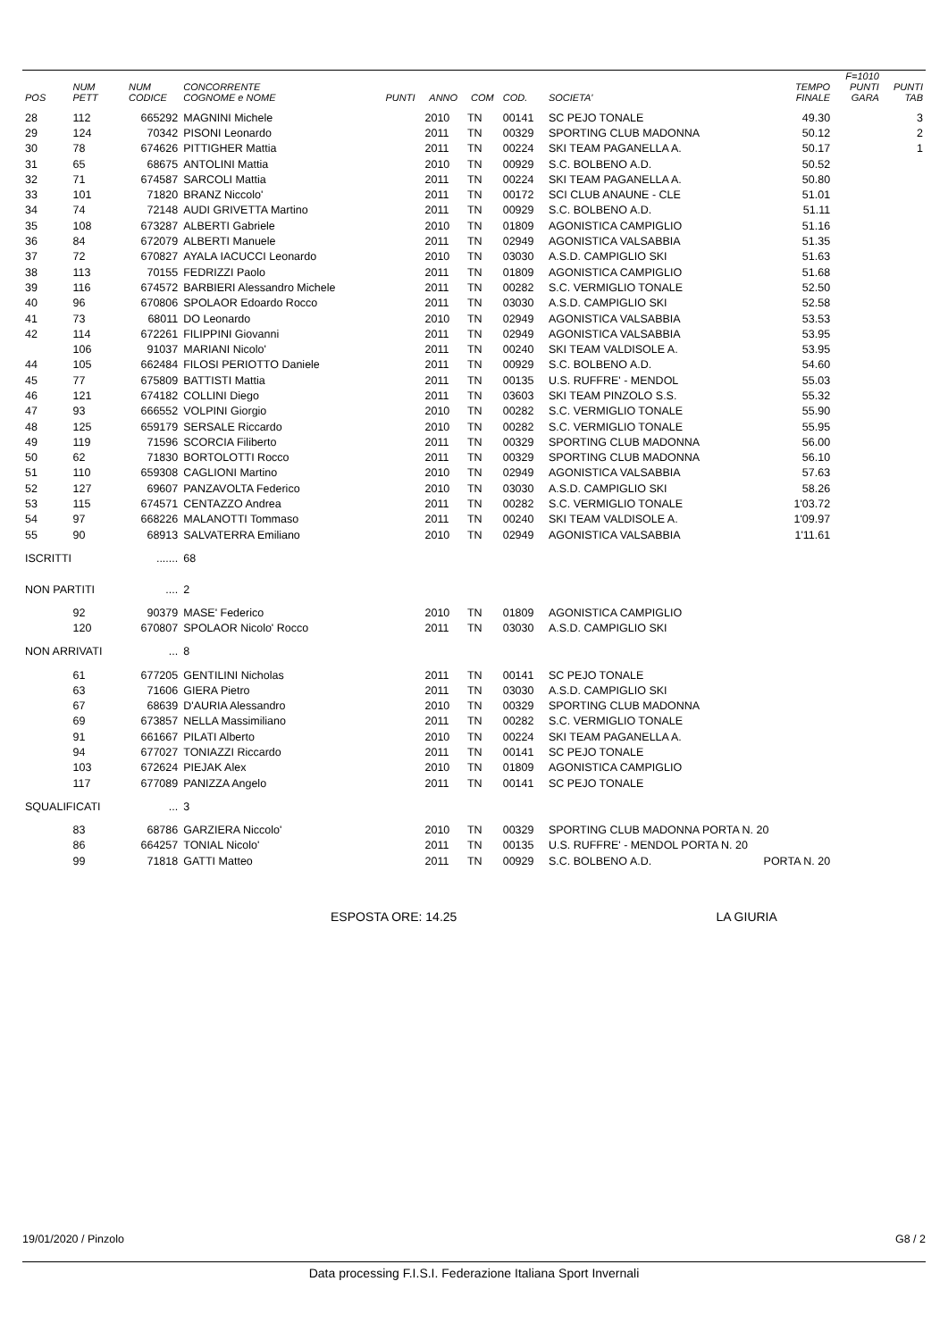| POS | NUM PETT | NUM CODICE | CONCORRENTE COGNOME e NOME | PUNTI | ANNO | COM | COD. | SOCIETA' | TEMPO FINALE | F=1010 PUNTI GARA | PUNTI TAB |
| --- | --- | --- | --- | --- | --- | --- | --- | --- | --- | --- | --- |
| 28 | 112 | 665292 | MAGNINI Michele | | 2010 | TN | 00141 | SC PEJO TONALE | 49.30 | | 3 |
| 29 | 124 | 70342 | PISONI Leonardo | | 2011 | TN | 00329 | SPORTING CLUB MADONNA | 50.12 | | 2 |
| 30 | 78 | 674626 | PITTIGHER Mattia | | 2011 | TN | 00224 | SKI TEAM PAGANELLA A. | 50.17 | | 1 |
| 31 | 65 | 68675 | ANTOLINI Mattia | | 2010 | TN | 00929 | S.C. BOLBENO A.D. | 50.52 | | |
| 32 | 71 | 674587 | SARCOLI Mattia | | 2011 | TN | 00224 | SKI TEAM PAGANELLA A. | 50.80 | | |
| 33 | 101 | 71820 | BRANZ Niccolo' | | 2011 | TN | 00172 | SCI CLUB ANAUNE - CLE | 51.01 | | |
| 34 | 74 | 72148 | AUDI GRIVETTA Martino | | 2011 | TN | 00929 | S.C. BOLBENO A.D. | 51.11 | | |
| 35 | 108 | 673287 | ALBERTI Gabriele | | 2010 | TN | 01809 | AGONISTICA CAMPIGLIO | 51.16 | | |
| 36 | 84 | 672079 | ALBERTI Manuele | | 2011 | TN | 02949 | AGONISTICA VALSABBIA | 51.35 | | |
| 37 | 72 | 670827 | AYALA IACUCCI Leonardo | | 2010 | TN | 03030 | A.S.D. CAMPIGLIO SKI | 51.63 | | |
| 38 | 113 | 70155 | FEDRIZZI Paolo | | 2011 | TN | 01809 | AGONISTICA CAMPIGLIO | 51.68 | | |
| 39 | 116 | 674572 | BARBIERI Alessandro Michele | | 2011 | TN | 00282 | S.C. VERMIGLIO TONALE | 52.50 | | |
| 40 | 96 | 670806 | SPOLAOR Edoardo Rocco | | 2011 | TN | 03030 | A.S.D. CAMPIGLIO SKI | 52.58 | | |
| 41 | 73 | 68011 | DO Leonardo | | 2010 | TN | 02949 | AGONISTICA VALSABBIA | 53.53 | | |
| 42 | 114 | 672261 | FILIPPINI Giovanni | | 2011 | TN | 02949 | AGONISTICA VALSABBIA | 53.95 | | |
| | 106 | 91037 | MARIANI Nicolo' | | 2011 | TN | 00240 | SKI TEAM VALDISOLE A. | 53.95 | | |
| 44 | 105 | 662484 | FILOSI PERIOTTO Daniele | | 2011 | TN | 00929 | S.C. BOLBENO A.D. | 54.60 | | |
| 45 | 77 | 675809 | BATTISTI Mattia | | 2011 | TN | 00135 | U.S. RUFFRE' - MENDOL | 55.03 | | |
| 46 | 121 | 674182 | COLLINI Diego | | 2011 | TN | 03603 | SKI TEAM PINZOLO S.S. | 55.32 | | |
| 47 | 93 | 666552 | VOLPINI Giorgio | | 2010 | TN | 00282 | S.C. VERMIGLIO TONALE | 55.90 | | |
| 48 | 125 | 659179 | SERSALE Riccardo | | 2010 | TN | 00282 | S.C. VERMIGLIO TONALE | 55.95 | | |
| 49 | 119 | 71596 | SCORCIA Filiberto | | 2011 | TN | 00329 | SPORTING CLUB MADONNA | 56.00 | | |
| 50 | 62 | 71830 | BORTOLOTTI Rocco | | 2011 | TN | 00329 | SPORTING CLUB MADONNA | 56.10 | | |
| 51 | 110 | 659308 | CAGLIONI Martino | | 2010 | TN | 02949 | AGONISTICA VALSABBIA | 57.63 | | |
| 52 | 127 | 69607 | PANZAVOLTA Federico | | 2010 | TN | 03030 | A.S.D. CAMPIGLIO SKI | 58.26 | | |
| 53 | 115 | 674571 | CENTAZZO Andrea | | 2011 | TN | 00282 | S.C. VERMIGLIO TONALE | 1'03.72 | | |
| 54 | 97 | 668226 | MALANOTTI Tommaso | | 2011 | TN | 00240 | SKI TEAM VALDISOLE A. | 1'09.97 | | |
| 55 | 90 | 68913 | SALVATERRA Emiliano | | 2010 | TN | 02949 | AGONISTICA VALSABBIA | 1'11.61 | | |
| ISCRITTI | | ....... | 68 | | | | | | | | |
| NON PARTITI | | .... | 2 | | | | | | | | |
| | 92 | 90379 | MASE' Federico | | 2010 | TN | 01809 | AGONISTICA CAMPIGLIO | | | |
| | 120 | 670807 | SPOLAOR Nicolo' Rocco | | 2011 | TN | 03030 | A.S.D. CAMPIGLIO SKI | | | |
| NON ARRIVATI | | ... | 8 | | | | | | | | |
| | 61 | 677205 | GENTILINI Nicholas | | 2011 | TN | 00141 | SC PEJO TONALE | | | |
| | 63 | 71606 | GIERA Pietro | | 2011 | TN | 03030 | A.S.D. CAMPIGLIO SKI | | | |
| | 67 | 68639 | D'AURIA Alessandro | | 2010 | TN | 00329 | SPORTING CLUB MADONNA | | | |
| | 69 | 673857 | NELLA Massimiliano | | 2011 | TN | 00282 | S.C. VERMIGLIO TONALE | | | |
| | 91 | 661667 | PILATI Alberto | | 2010 | TN | 00224 | SKI TEAM PAGANELLA A. | | | |
| | 94 | 677027 | TONIAZZI Riccardo | | 2011 | TN | 00141 | SC PEJO TONALE | | | |
| | 103 | 672624 | PIEJAK Alex | | 2010 | TN | 01809 | AGONISTICA CAMPIGLIO | | | |
| | 117 | 677089 | PANIZZA Angelo | | 2011 | TN | 00141 | SC PEJO TONALE | | | |
| SQUALIFICATI | | ... | 3 | | | | | | | | |
| | 83 | 68786 | GARZIERA Niccolo' | | 2010 | TN | 00329 | SPORTING CLUB MADONNA PORTA N. 20 | | | |
| | 86 | 664257 | TONIAL Nicolo' | | 2011 | TN | 00135 | U.S. RUFFRE' - MENDOL PORTA N. 20 | | | |
| | 99 | 71818 | GATTI Matteo | | 2011 | TN | 00929 | S.C. BOLBENO A.D. | PORTA N. 20 | | |
ESPOSTA ORE: 14.25 LA GIURIA
19/01/2020 / Pinzolo G8 / 2
Data processing F.I.S.I. Federazione Italiana Sport Invernali